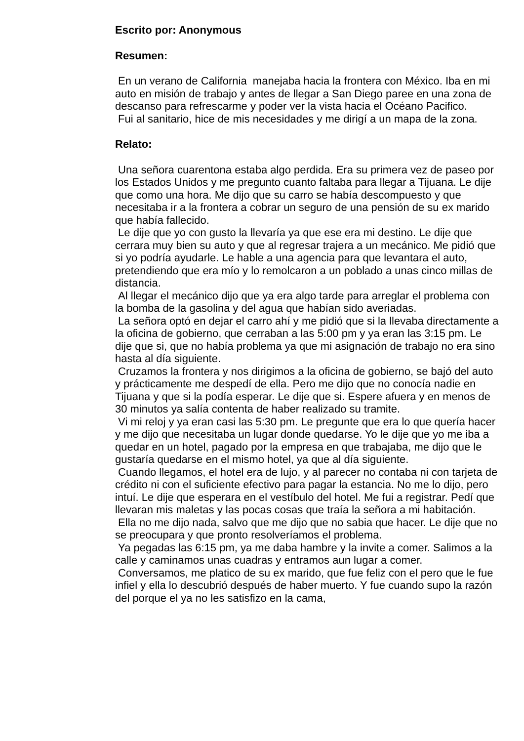Escrito por: Anonymous
Resumen:
En un verano de California manejaba hacia la frontera con México. Iba en mi auto en misión de trabajo y antes de llegar a San Diego paree en una zona de descanso para refrescarme y poder ver la vista hacia el Océano Pacifico.
Fui al sanitario, hice de mis necesidades y me dirigí a un mapa de la zona.
Relato:
Una señora cuarentona estaba algo perdida. Era su primera vez de paseo por los Estados Unidos y me pregunto cuanto faltaba para llegar a Tijuana. Le dije que como una hora. Me dijo que su carro se había descompuesto y que necesitaba ir a la frontera a cobrar un seguro de una pensión de su ex marido que había fallecido.
Le dije que yo con gusto la llevaría ya que ese era mi destino. Le dije que cerrara muy bien su auto y que al regresar trajera a un mecánico. Me pidió que si yo podría ayudarle. Le hable a una agencia para que levantara el auto, pretendiendo que era mío y lo remolcaron a un poblado a unas cinco millas de distancia.
Al llegar el mecánico dijo que ya era algo tarde para arreglar el problema con la bomba de la gasolina y del agua que habían sido averiadas.
La señora optó en dejar el carro ahí y me pidió que si la llevaba directamente a la oficina de gobierno, que cerraban a las 5:00 pm y ya eran las 3:15 pm. Le dije que si, que no había problema ya que mi asignación de trabajo no era sino hasta al día siguiente.
Cruzamos la frontera y nos dirigimos a la oficina de gobierno, se bajó del auto y prácticamente me despedí de ella. Pero me dijo que no conocía nadie en Tijuana y que si la podía esperar. Le dije que si. Espere afuera y en menos de 30 minutos ya salía contenta de haber realizado su tramite.
Vi mi reloj y ya eran casi las 5:30 pm. Le pregunte que era lo que quería hacer y me dijo que necesitaba un lugar donde quedarse. Yo le dije que yo me iba a quedar en un hotel, pagado por la empresa en que trabajaba, me dijo que le gustaría quedarse en el mismo hotel, ya que al día siguiente.
Cuando llegamos, el hotel era de lujo, y al parecer no contaba ni con tarjeta de crédito ni con el suficiente efectivo para pagar la estancia. No me lo dijo, pero intuí. Le dije que esperara en el vestíbulo del hotel. Me fui a registrar. Pedí que llevaran mis maletas y las pocas cosas que traía la señora a mi habitación.
Ella no me dijo nada, salvo que me dijo que no sabia que hacer. Le dije que no se preocupara y que pronto resolveríamos el problema.
Ya pegadas las 6:15 pm, ya me daba hambre y la invite a comer. Salimos a la calle y caminamos unas cuadras y entramos aun lugar a comer.
Conversamos, me platico de su ex marido, que fue feliz con el pero que le fue infiel y ella lo descubrió después de haber muerto. Y fue cuando supo la razón del porque el ya no les satisfizo en la cama,